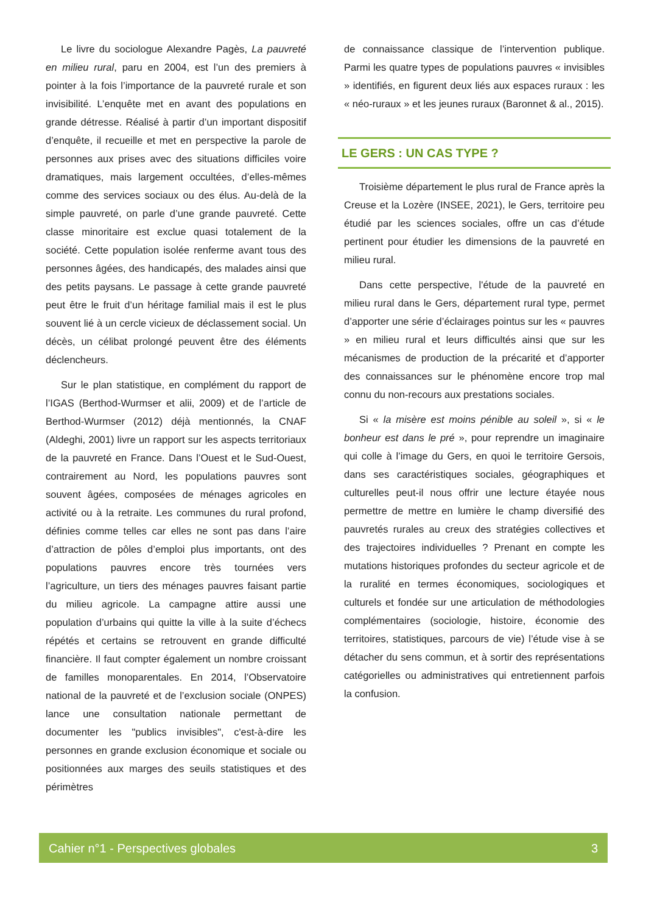Le livre du sociologue Alexandre Pagès, La pauvreté en milieu rural, paru en 2004, est l’un des premiers à pointer à la fois l’importance de la pauvreté rurale et son invisibilité. L’enquête met en avant des populations en grande détresse. Réalisé à partir d’un important dispositif d’enquête, il recueille et met en perspective la parole de personnes aux prises avec des situations difficiles voire dramatiques, mais largement occultées, d’elles-mêmes comme des services sociaux ou des élus. Au-delà de la simple pauvreté, on parle d’une grande pauvreté. Cette classe minoritaire est exclue quasi totalement de la société. Cette population isolée renferme avant tous des personnes âgées, des handicapés, des malades ainsi que des petits paysans. Le passage à cette grande pauvreté peut être le fruit d’un héritage familial mais il est le plus souvent lié à un cercle vicieux de déclassement social. Un décès, un célibat prolongé peuvent être des éléments déclencheurs.
Sur le plan statistique, en complément du rapport de l’IGAS (Berthod-Wurmser et alii, 2009) et de l’article de Berthod-Wurmser (2012) déjà mentionnés, la CNAF (Aldeghi, 2001) livre un rapport sur les aspects territoriaux de la pauvreté en France. Dans l’Ouest et le Sud-Ouest, contrairement au Nord, les populations pauvres sont souvent âgées, composées de ménages agricoles en activité ou à la retraite. Les communes du rural profond, définies comme telles car elles ne sont pas dans l’aire d’attraction de pôles d’emploi plus importants, ont des populations pauvres encore très tournées vers l’agriculture, un tiers des ménages pauvres faisant partie du milieu agricole. La campagne attire aussi une population d’urbains qui quitte la ville à la suite d’échecs répétés et certains se retrouvent en grande difficulté financière. Il faut compter également un nombre croissant de familles monoparentales. En 2014, l’Observatoire national de la pauvreté et de l’exclusion sociale (ONPES) lance une consultation nationale permettant de documenter les "publics invisibles", c'est-à-dire les personnes en grande exclusion économique et sociale ou positionnées aux marges des seuils statistiques et des périmètres
de connaissance classique de l’intervention publique. Parmi les quatre types de populations pauvres « invisibles » identifiés, en figurent deux liés aux espaces ruraux : les « néo-ruraux » et les jeunes ruraux (Baronnet & al., 2015).
LE GERS : UN CAS TYPE ?
Troisième département le plus rural de France après la Creuse et la Lozère (INSEE, 2021), le Gers, territoire peu étudié par les sciences sociales, offre un cas d’étude pertinent pour étudier les dimensions de la pauvreté en milieu rural.
Dans cette perspective, l'étude de la pauvreté en milieu rural dans le Gers, département rural type, permet d’apporter une série d’éclairages pointus sur les « pauvres » en milieu rural et leurs difficultés ainsi que sur les mécanismes de production de la précarité et d’apporter des connaissances sur le phénomène encore trop mal connu du non-recours aux prestations sociales.
Si « la misère est moins pénible au soleil », si « le bonheur est dans le pré », pour reprendre un imaginaire qui colle à l’image du Gers, en quoi le territoire Gersois, dans ses caractéristiques sociales, géographiques et culturelles peut-il nous offrir une lecture étayée nous permettre de mettre en lumière le champ diversifié des pauvretés rurales au creux des stratégies collectives et des trajectoires individuelles ? Prenant en compte les mutations historiques profondes du secteur agricole et de la ruralité en termes économiques, sociologiques et culturels et fondée sur une articulation de méthodologies complémentaires (sociologie, histoire, économie des territoires, statistiques, parcours de vie) l’étude vise à se détacher du sens commun, et à sortir des représentations catégorielles ou administratives qui entretiennent parfois la confusion.
Cahier n°1 - Perspectives globales 3